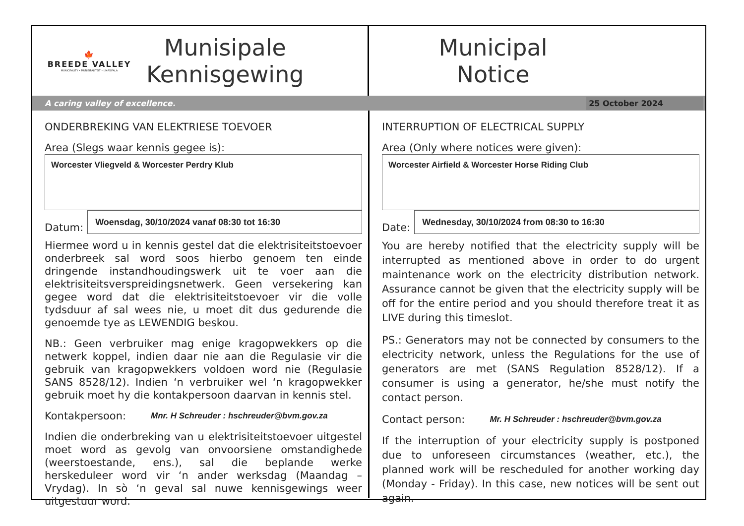🍁
BREEDE VALLEY
MUNICIPALITY • MUNISIPALITEIT • UMASIPALA
Munisipale
Kennisgewing
Municipal
Notice
A caring valley of excellence. 25 October 2024
ONDERBREKING VAN ELEKTRIESE TOEVOER
Area (Slegs waar kennis gegee is):
Worcester Vliegveld & Worcester Perdry Klub
Datum:
Woensdag, 30/10/2024 vanaf 08:30 tot 16:30
Hiermee word u in kennis gestel dat die elektrisiteitstoevoer onderbreek sal word soos hierbo genoem ten einde dringende instandhoudingswerk uit te voer aan die elektrisiteitsverspreidingsnetwerk. Geen versekering kan gegee word dat die elektrisiteitstoevoer vir die volle tydsduur af sal wees nie, u moet dit dus gedurende die genoemde tye as LEWENDIG beskou.
NB.: Geen verbruiker mag enige kragopwekkers op die netwerk koppel, indien daar nie aan die Regulasie vir die gebruik van kragopwekkers voldoen word nie (Regulasie SANS 8528/12). Indien ‘n verbruiker wel ‘n kragopwekker gebruik moet hy die kontakpersoon daarvan in kennis stel.
Kontakpersoon: Mnr. H Schreuder : hschreuder@bvm.gov.za
Indien die onderbreking van u elektrisiteitstoevoer uitgestel moet word as gevolg van onvoorsiene omstandighede (weerstoestande, ens.), sal die beplande werke herskeduleer word vir ‘n ander werksdag (Maandag – Vrydag). In sò ‘n geval sal nuwe kennisgewings weer uitgestuur word.
INTERRUPTION OF ELECTRICAL SUPPLY
Area (Only where notices were given):
Worcester Airfield & Worcester Horse Riding Club
Date:
Wednesday, 30/10/2024 from 08:30 to 16:30
You are hereby notified that the electricity supply will be interrupted as mentioned above in order to do urgent maintenance work on the electricity distribution network. Assurance cannot be given that the electricity supply will be off for the entire period and you should therefore treat it as LIVE during this timeslot.
PS.: Generators may not be connected by consumers to the electricity network, unless the Regulations for the use of generators are met (SANS Regulation 8528/12). If a consumer is using a generator, he/she must notify the contact person.
Contact person: Mr. H Schreuder : hschreuder@bvm.gov.za
If the interruption of your electricity supply is postponed due to unforeseen circumstances (weather, etc.), the planned work will be rescheduled for another working day (Monday - Friday). In this case, new notices will be sent out again.